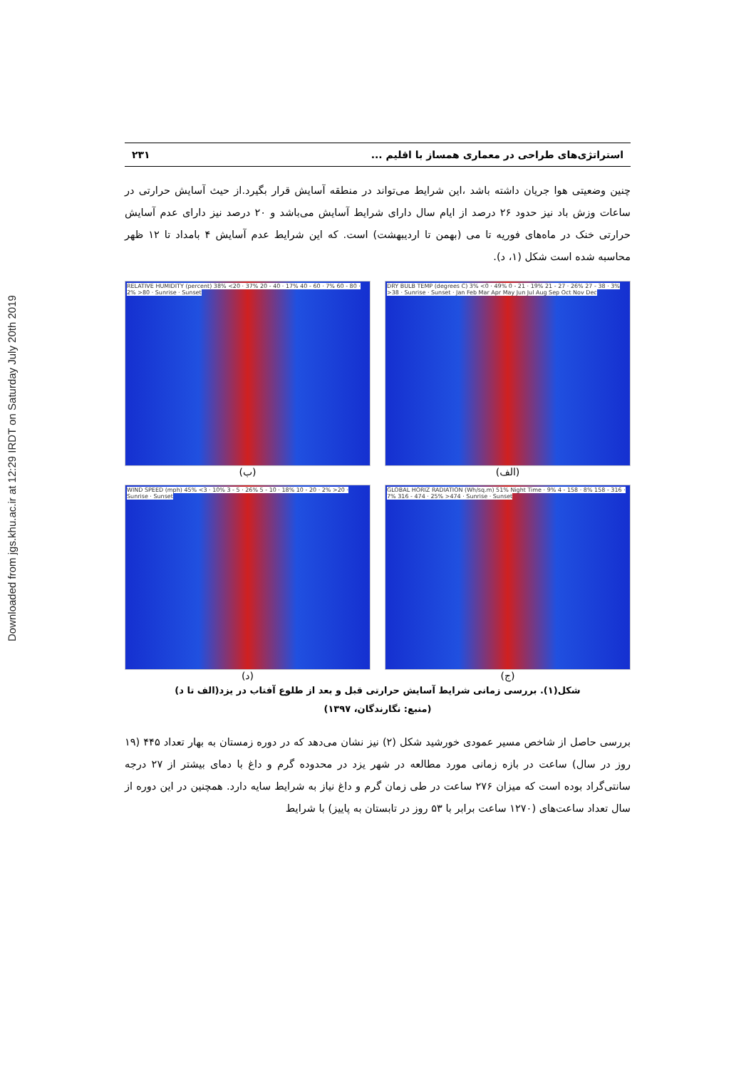Downloaded from jgs.khu.ac.ir at 12:29 IRDT on Saturday July 20th 2019
استراتژی‌های طراحی در معماری همساز با اقلیم ... ۲۳۱
چنین وضعیتی هوا جریان داشته باشد ،این شرایط می‌تواند در منطقه آسایش قرار بگیرد.از حیث آسایش حرارتی در ساعات وزش باد نیز حدود ۲۶ درصد از ایام سال دارای شرایط آسایش می‌باشد و ۲۰ درصد نیز دارای عدم آسایش حرارتی خنک در ماه‌های فوریه تا می (بهمن تا اردیبهشت) است. که این شرایط عدم آسایش ۴ بامداد تا ۱۲ ظهر محاسبه شده است شکل (۱، د).
DRY BULB TEMP (degrees C) 3% <0 · 49% 0 - 21 · 19% 21 - 27 · 26% 27 - 38 · 3% >38 · Sunrise · Sunset · Jan Feb Mar Apr May Jun Jul Aug Sep Oct Nov Dec
(الف)
RELATIVE HUMIDITY (percent) 38% <20 · 37% 20 - 40 · 17% 40 - 60 · 7% 60 - 80 · 2% >80 · Sunrise · Sunset
(ب)
GLOBAL HORIZ RADIATION (Wh/sq.m) 51% Night Time · 9% 4 - 158 · 8% 158 - 316 · 7% 316 - 474 · 25% >474 · Sunrise · Sunset
(ج)
WIND SPEED (mph) 45% <3 · 10% 3 - 5 · 26% 5 - 10 · 18% 10 - 20 · 2% >20 · Sunrise · Sunset
(د)
شکل(۱). بررسی زمانی شرایط آسایش حرارتی قبل و بعد از طلوع آفتاب در یزد(الف تا د)
(منبع: نگارندگان، ۱۳۹۷)
بررسی حاصل از شاخص مسیر عمودی خورشید شکل (۲) نیز نشان می‌دهد که در دوره زمستان به بهار تعداد ۴۴۵ (۱۹ روز در سال) ساعت در بازه زمانی مورد مطالعه در شهر یزد در محدوده گرم و داغ با دمای بیشتر از ۲۷ درجه سانتی‌گراد بوده است که میزان ۲۷۶ ساعت در طی زمان گرم و داغ نیاز به شرایط سایه دارد. همچنین در این دوره از سال تعداد ساعت‌های (۱۲۷۰ ساعت برابر با ۵۳ روز در تابستان به پاییز) با شرایط